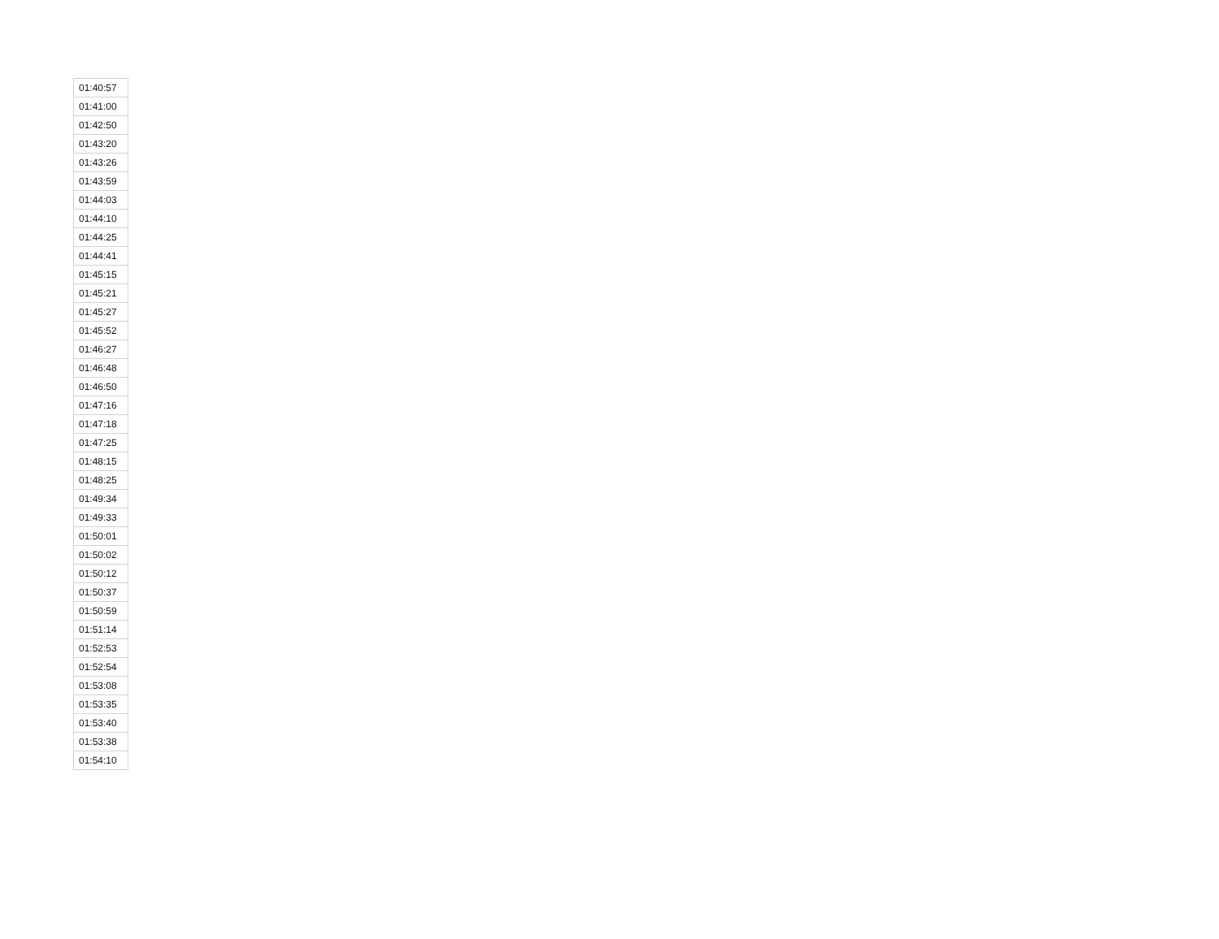| 01:40:57 |
| 01:41:00 |
| 01:42:50 |
| 01:43:20 |
| 01:43:26 |
| 01:43:59 |
| 01:44:03 |
| 01:44:10 |
| 01:44:25 |
| 01:44:41 |
| 01:45:15 |
| 01:45:21 |
| 01:45:27 |
| 01:45:52 |
| 01:46:27 |
| 01:46:48 |
| 01:46:50 |
| 01:47:16 |
| 01:47:18 |
| 01:47:25 |
| 01:48:15 |
| 01:48:25 |
| 01:49:34 |
| 01:49:33 |
| 01:50:01 |
| 01:50:02 |
| 01:50:12 |
| 01:50:37 |
| 01:50:59 |
| 01:51:14 |
| 01:52:53 |
| 01:52:54 |
| 01:53:08 |
| 01:53:35 |
| 01:53:40 |
| 01:53:38 |
| 01:54:10 |